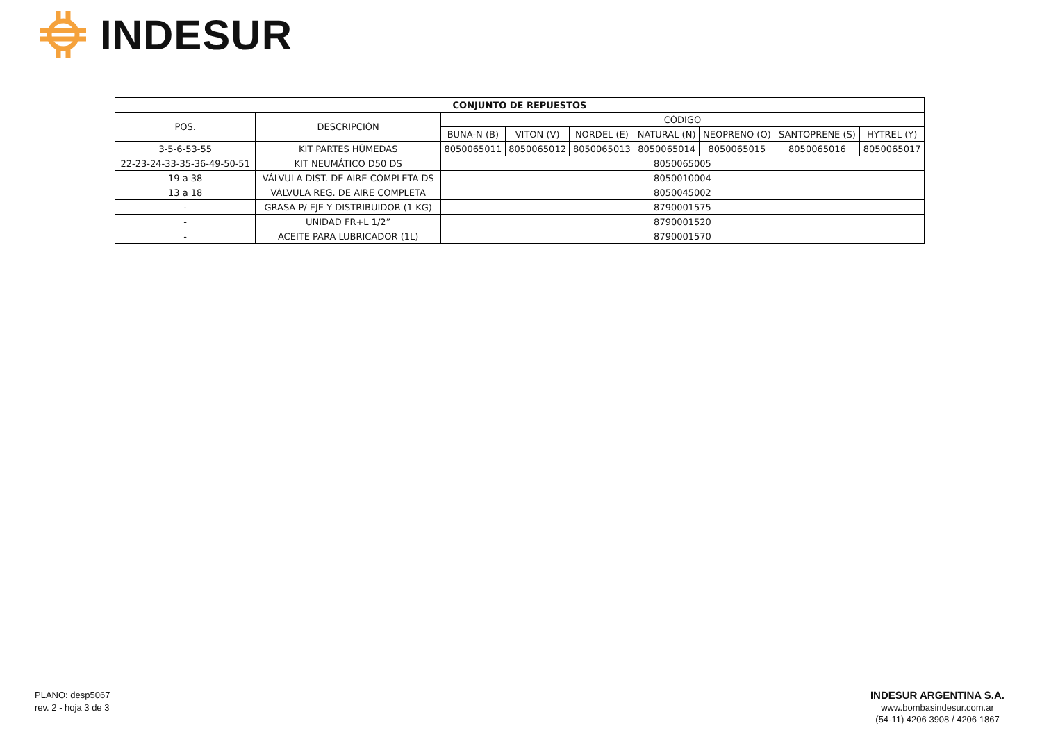INDESUR
| CONJUNTO DE REPUESTOS | | | | | | | | |
| --- | --- | --- | --- | --- | --- | --- | --- | --- |
| POS. | DESCRIPCIÓN | CÓDIGO | | | | | | |
| | | BUNA-N (B) | VITON (V) | NORDEL (E) | NATURAL (N) | NEOPRENO (O) | SANTOPRENE (S) | HYTREL (Y) |
| 3-5-6-53-55 | KIT PARTES HÚMEDAS | 8050065011 | 8050065012 | 8050065013 | 8050065014 | 8050065015 | 8050065016 | 8050065017 |
| 22-23-24-33-35-36-49-50-51 | KIT NEUMÁTICO D50 DS | 8050065005 | | | | | | |
| 19 a 38 | VÁLVULA DIST. DE AIRE COMPLETA DS | 8050010004 | | | | | | |
| 13 a 18 | VÁLVULA REG. DE AIRE COMPLETA | 8050045002 | | | | | | |
| - | GRASA P/ EJE Y DISTRIBUIDOR (1 KG) | 8790001575 | | | | | | |
| - | UNIDAD FR+L 1/2” | 8790001520 | | | | | | |
| - | ACEITE PARA LUBRICADOR (1L) | 8790001570 | | | | | | |
PLANO: desp5067
rev. 2 - hoja 3 de 3
INDESUR ARGENTINA S.A.
www.bombasindesur.com.ar
(54-11) 4206 3908 / 4206 1867